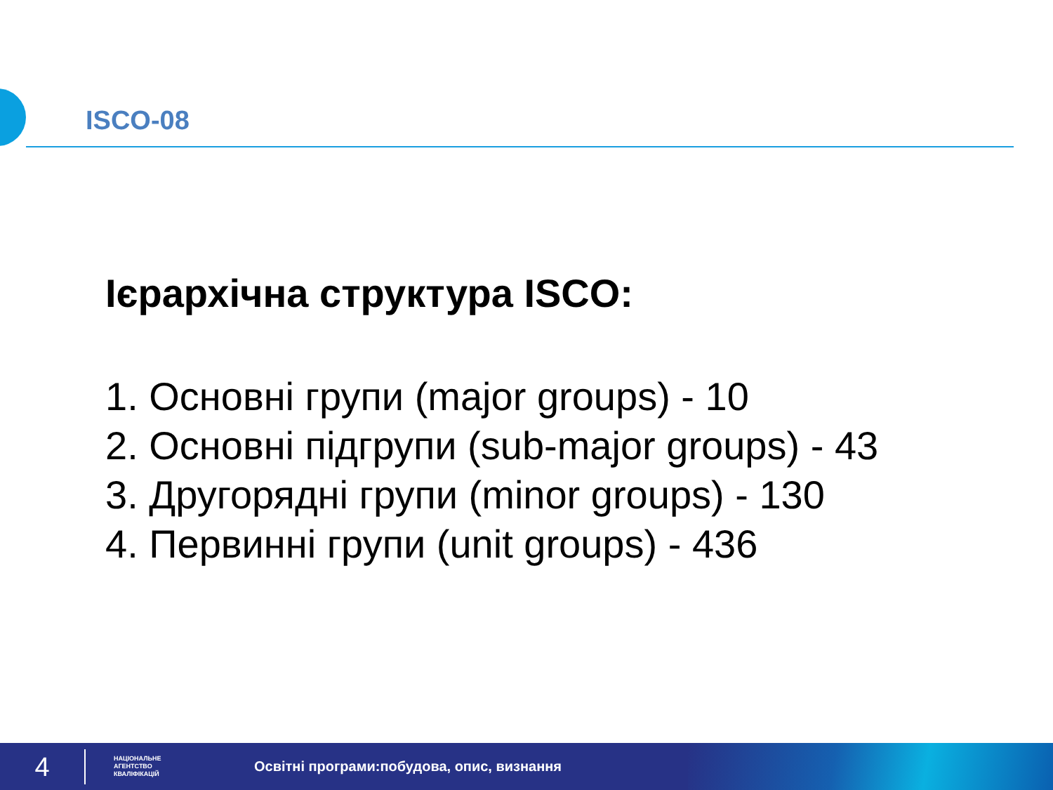ISCO-08
Ієрархічна структура ISCO:
1. Основні групи (major groups) - 10
2. Основні підгрупи (sub-major groups) - 43
3. Другорядні групи (minor groups) - 130
4. Первинні групи (unit groups) - 436
4
НАЦІОНАЛЬНЕ
АГЕНТСТВО
КВАЛІФІКАЦІЙ
Освітні програми:побудова, опис, визнання